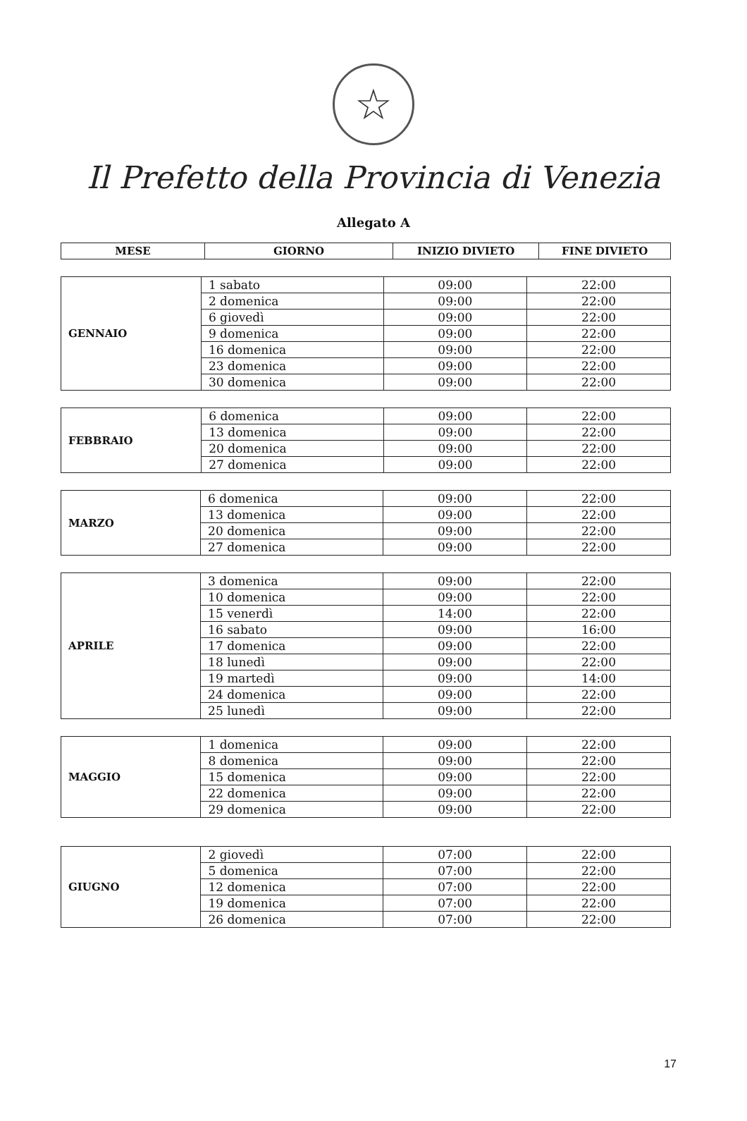☆
Il Prefetto della Provincia di Venezia
Allegato A
| MESE | GIORNO | INIZIO DIVIETO | FINE DIVIETO |
| --- | --- | --- | --- |
| GENNAIO | 1 sabato | 09:00 | 22:00 |
| | 2 domenica | 09:00 | 22:00 |
| | 6 giovedì | 09:00 | 22:00 |
| | 9 domenica | 09:00 | 22:00 |
| | 16 domenica | 09:00 | 22:00 |
| | 23 domenica | 09:00 | 22:00 |
| | 30 domenica | 09:00 | 22:00 |
| FEBBRAIO | 6 domenica | 09:00 | 22:00 |
| | 13 domenica | 09:00 | 22:00 |
| | 20 domenica | 09:00 | 22:00 |
| | 27 domenica | 09:00 | 22:00 |
| MARZO | 6 domenica | 09:00 | 22:00 |
| | 13 domenica | 09:00 | 22:00 |
| | 20 domenica | 09:00 | 22:00 |
| | 27 domenica | 09:00 | 22:00 |
| APRILE | 3 domenica | 09:00 | 22:00 |
| | 10 domenica | 09:00 | 22:00 |
| | 15 venerdì | 14:00 | 22:00 |
| | 16 sabato | 09:00 | 16:00 |
| | 17 domenica | 09:00 | 22:00 |
| | 18 lunedì | 09:00 | 22:00 |
| | 19 martedì | 09:00 | 14:00 |
| | 24 domenica | 09:00 | 22:00 |
| | 25 lunedì | 09:00 | 22:00 |
| MAGGIO | 1 domenica | 09:00 | 22:00 |
| | 8 domenica | 09:00 | 22:00 |
| | 15 domenica | 09:00 | 22:00 |
| | 22 domenica | 09:00 | 22:00 |
| | 29 domenica | 09:00 | 22:00 |
| GIUGNO | 2 giovedì | 07:00 | 22:00 |
| | 5 domenica | 07:00 | 22:00 |
| | 12 domenica | 07:00 | 22:00 |
| | 19 domenica | 07:00 | 22:00 |
| | 26 domenica | 07:00 | 22:00 |
17